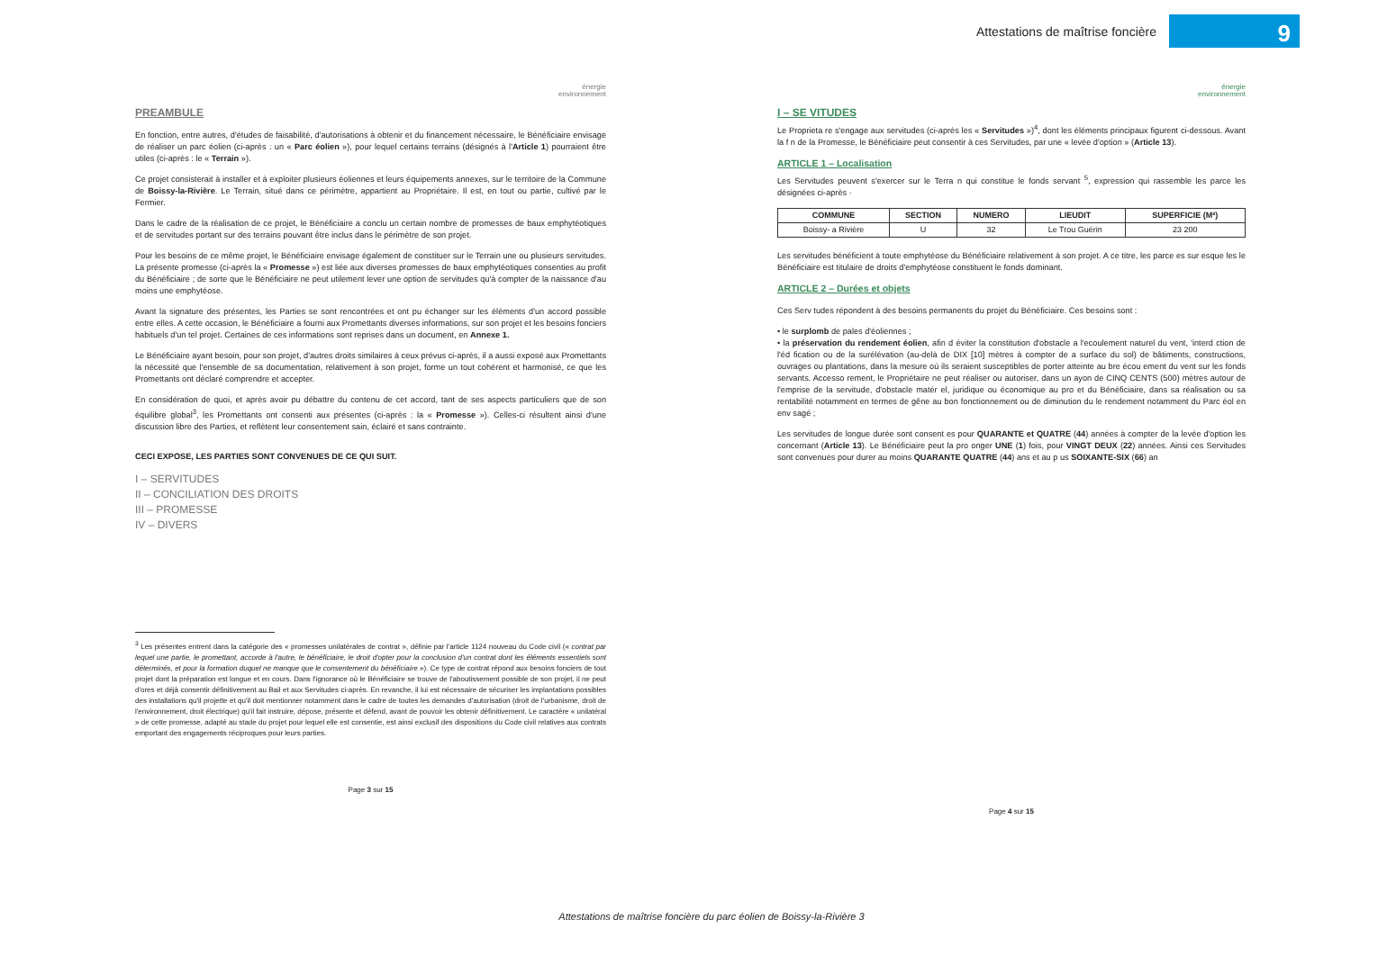Attestations de maîtrise foncière 9
énergie
environnement
PREAMBULE
En fonction, entre autres, d'études de faisabilité, d'autorisations à obtenir et du financement nécessaire, le Bénéficiaire envisage de réaliser un parc éolien (ci-après : un « Parc éolien »), pour lequel certains terrains (désignés à l'Article 1) pourraient être utiles (ci-après : le « Terrain »).
Ce projet consisterait à installer et à exploiter plusieurs éoliennes et leurs équipements annexes, sur le territoire de la Commune de Boissy-la-Rivière. Le Terrain, situé dans ce périmètre, appartient au Propriétaire. Il est, en tout ou partie, cultivé par le Fermier.
Dans le cadre de la réalisation de ce projet, le Bénéficiaire a conclu un certain nombre de promesses de baux emphytéotiques et de servitudes portant sur des terrains pouvant être inclus dans le périmètre de son projet.
Pour les besoins de ce même projet, le Bénéficiaire envisage également de constituer sur le Terrain une ou plusieurs servitudes. La présente promesse (ci-après la « Promesse ») est liée aux diverses promesses de baux emphytéotiques consenties au profit du Bénéficiaire ; de sorte que le Bénéficiaire ne peut utilement lever une option de servitudes qu'à compter de la naissance d'au moins une emphytéose.
Avant la signature des présentes, les Parties se sont rencontrées et ont pu échanger sur les éléments d'un accord possible entre elles. A cette occasion, le Bénéficiaire a fourni aux Promettants diverses informations, sur son projet et les besoins fonciers habituels d'un tel projet. Certaines de ces informations sont reprises dans un document, en Annexe 1.
Le Bénéficiaire ayant besoin, pour son projet, d'autres droits similaires à ceux prévus ci-après, il a aussi exposé aux Promettants la nécessité que l'ensemble de sa documentation, relativement à son projet, forme un tout cohérent et harmonisé, ce que les Promettants ont déclaré comprendre et accepter.
En considération de quoi, et après avoir pu débattre du contenu de cet accord, tant de ses aspects particuliers que de son équilibre global<sup>3</sup>, les Promettants ont consenti aux présentes (ci-après : la « Promesse »). Celles-ci résultent ainsi d'une discussion libre des Parties, et reflètent leur consentement sain, éclairé et sans contrainte.
CECI EXPOSE, LES PARTIES SONT CONVENUES DE CE QUI SUIT.
I – SERVITUDES
II – CONCILIATION DES DROITS
III – PROMESSE
IV – DIVERS
<sup>3</sup> Les présentes entrent dans la catégorie des « promesses unilatérales de contrat », définie par l'article 1124 nouveau du Code civil (« contrat par lequel une partie, le promettant, accorde à l'autre, le bénéficiaire, le droit d'opter pour la conclusion d'un contrat dont les éléments essentiels sont déterminés, et pour la formation duquel ne manque que le consentement du bénéficiaire »). Ce type de contrat répond aux besoins fonciers de tout projet dont la préparation est longue et en cours. Dans l'ignorance où le Bénéficiaire se trouve de l'aboutissement possible de son projet, il ne peut d'ores et déjà consentir définitivement au Bail et aux Servitudes ci-après. En revanche, il lui est nécessaire de sécuriser les implantations possibles des installations qu'il projette et qu'il doit mentionner notamment dans le cadre de toutes les demandes d'autorisation (droit de l'urbanisme, droit de l'environnement, droit électrique) qu'il fait instruire, dépose, présente et défend, avant de pouvoir les obtenir définitivement. Le caractère « unilatéral » de cette promesse, adapté au stade du projet pour lequel elle est consentie, est ainsi exclusif des dispositions du Code civil relatives aux contrats emportant des engagements réciproques pour leurs parties.
Page 3 sur 15
énergie
environnement
I – SE VITUDES
Le Proprieta re s'engage aux servitudes (ci-après les « Servitudes »)<sup>4</sup>, dont les éléments principaux figurent ci-dessous. Avant la f n de la Promesse, le Bénéficiaire peut consentir à ces Servitudes, par une « levée d'option » (Article 13).
ARTICLE 1 – Localisation
Les Servitudes peuvent s'exercer sur le Terra n qui constitue le fonds servant <sup>5</sup>, expression qui rassemble les parce les désignées ci-après ·
| COMMUNE | SECTION | NUMERO | LIEUDIT | SUPERFICIE (M²) |
| --- | --- | --- | --- | --- |
| Boissy- a Rivière | U | 32 | Le Trou Guérin | 23 200 |
Les servitudes bénéficient à toute emphytéose du Bénéficiaire relativement à son projet. A ce titre, les parce es sur esque les le Bénéficiaire est titulaire de droits d'emphytéose constituent le fonds dominant.
ARTICLE 2 – Durées et objets
Ces Serv tudes répondent à des besoins permanents du projet du Bénéficiaire. Ces besoins sont :
• le surplomb de pales d'éoliennes ;
• la préservation du rendement éolien, afin d éviter la constitution d'obstacle a l'ecoulement naturel du vent, 'interd ction de l'éd fication ou de la surélévation (au-delà de DIX [10] mètres à compter de a surface du sol) de bâtiments, constructions, ouvrages ou plantations, dans la mesure où ils seraient susceptibles de porter atteinte au bre écou ement du vent sur les fonds servants. Accesso rement, le Propriétaire ne peut réaliser ou autoriser, dans un ayon de CINQ CENTS (500) mètres autour de l'emprise de la servitude, d'obstacle matér el, juridique ou économique au pro et du Bénéficiaire, dans sa réalisation ou sa rentabilité notamment en termes de gêne au bon fonctionnement ou de diminution du le rendement notamment du Parc éol en env sagé ;
Les servitudes de longue durée sont consent es pour QUARANTE et QUATRE (44) années à compter de la levée d'option les concernant (Article 13). Le Bénéficiaire peut la pro onger UNE (1) fois, pour VINGT DEUX (22) années. Ainsi ces Servitudes sont convenues pour durer au moins QUARANTE QUATRE (44) ans et au p us SOIXANTE-SIX (66) an
Page 4 sur 15
Attestations de maîtrise foncière du parc éolien de Boissy-la-Rivière 3